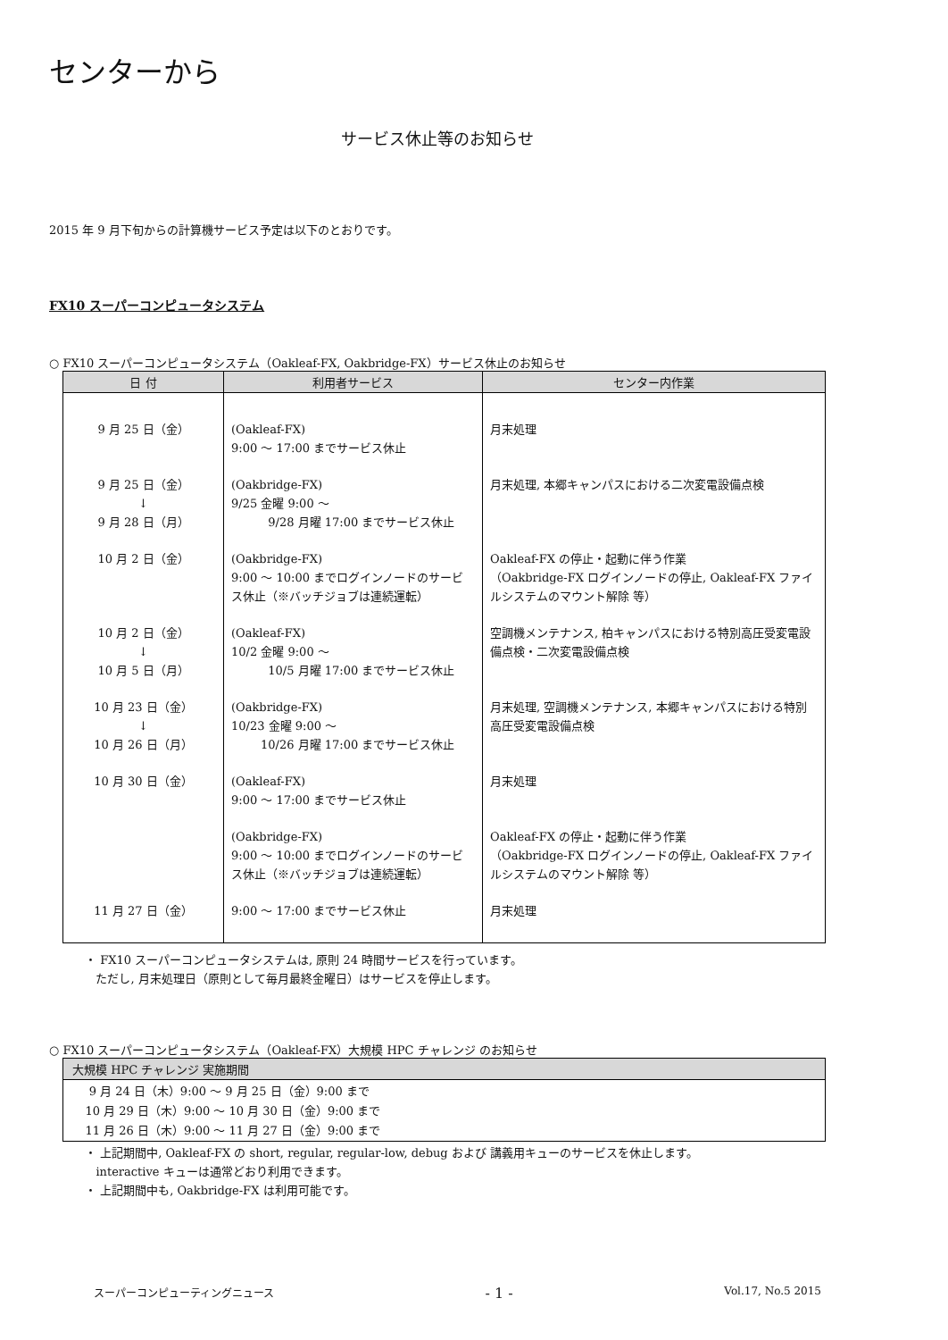センターから
サービス休止等のお知らせ
2015 年 9 月下旬からの計算機サービス予定は以下のとおりです。
FX10 スーパーコンピュータシステム
○ FX10 スーパーコンピュータシステム（Oakleaf-FX, Oakbridge-FX）サービス休止のお知らせ
| 日 付 | 利用者サービス | センター内作業 |
| --- | --- | --- |
| 9 月 25 日（金） | (Oakleaf-FX) 9:00 〜 17:00 までサービス休止 | 月末処理 |
| 9 月 25 日（金） ↓ 9 月 28 日（月） | (Oakbridge-FX) 9/25 金曜 9:00 〜 9/28 月曜 17:00 までサービス休止 | 月末処理, 本郷キャンパスにおける二次変電設備点検 |
| 10 月 2 日（金） | (Oakbridge-FX) 9:00 〜 10:00 までログインノードのサービス休止（※バッチジョブは連続運転） | Oakleaf-FX の停止・起動に伴う作業 （Oakbridge-FX ログインノードの停止, Oakleaf-FX ファイルシステムのマウント解除 等） |
| 10 月 2 日（金） ↓ 10 月 5 日（月） | (Oakleaf-FX) 10/2 金曜 9:00 〜 10/5 月曜 17:00 までサービス休止 | 空調機メンテナンス, 柏キャンパスにおける特別高圧受変電設備点検・二次変電設備点検 |
| 10 月 23 日（金） ↓ 10 月 26 日（月） | (Oakbridge-FX) 10/23 金曜 9:00 〜 10/26 月曜 17:00 までサービス休止 | 月末処理, 空調機メンテナンス, 本郷キャンパスにおける特別高圧受変電設備点検 |
| 10 月 30 日（金） | (Oakleaf-FX) 9:00 〜 17:00 までサービス休止 | 月末処理 |
| | (Oakbridge-FX) 9:00 〜 10:00 までログインノードのサービス休止（※バッチジョブは連続運転） | Oakleaf-FX の停止・起動に伴う作業 （Oakbridge-FX ログインノードの停止, Oakleaf-FX ファイルシステムのマウント解除 等） |
| 11 月 27 日（金） | 9:00 〜 17:00 までサービス休止 | 月末処理 |
・ FX10 スーパーコンピュータシステムは, 原則 24 時間サービスを行っています。
ただし, 月末処理日（原則として毎月最終金曜日）はサービスを停止します。
○ FX10 スーパーコンピュータシステム（Oakleaf-FX）大規模 HPC チャレンジ のお知らせ
| 大規模 HPC チャレンジ 実施期間 |
| --- |
| 9 月 24 日（木）9:00 〜 9 月 25 日（金）9:00 まで |
| 10 月 29 日（木）9:00 〜 10 月 30 日（金）9:00 まで |
| 11 月 26 日（木）9:00 〜 11 月 27 日（金）9:00 まで |
・ 上記期間中, Oakleaf-FX の short, regular, regular-low, debug および 講義用キューのサービスを休止します。
interactive キューは通常どおり利用できます。
・ 上記期間中も, Oakbridge-FX は利用可能です。
スーパーコンピューティングニュース - 1 - Vol.17, No.5 2015